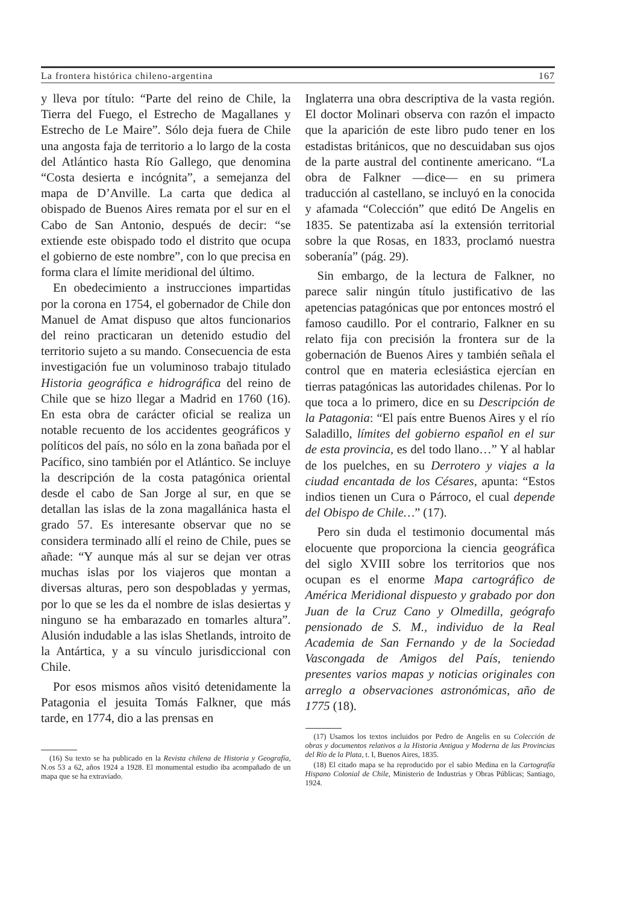La frontera histórica chileno-argentina 167
y lleva por título: “Parte del reino de Chile, la Tierra del Fuego, el Estrecho de Magallanes y Estrecho de Le Maire”. Sólo deja fuera de Chile una angosta faja de territorio a lo largo de la costa del Atlántico hasta Río Gallego, que denomina “Costa desierta e incógnita”, a semejanza del mapa de D’Anville. La carta que dedica al obispado de Buenos Aires remata por el sur en el Cabo de San Antonio, después de decir: “se extiende este obispado todo el distrito que ocupa el gobierno de este nombre”, con lo que precisa en forma clara el límite meridional del último.
En obedecimiento a instrucciones impartidas por la corona en 1754, el gobernador de Chile don Manuel de Amat dispuso que altos funcionarios del reino practicaran un detenido estudio del territorio sujeto a su mando. Consecuencia de esta investigación fue un voluminoso trabajo titulado Historia geográfica e hidrográfica del reino de Chile que se hizo llegar a Madrid en 1760 (16). En esta obra de carácter oficial se realiza un notable recuento de los accidentes geográficos y políticos del país, no sólo en la zona bañada por el Pacífico, sino también por el Atlántico. Se incluye la descripción de la costa patagónica oriental desde el cabo de San Jorge al sur, en que se detallan las islas de la zona magallánica hasta el grado 57. Es interesante observar que no se considera terminado allí el reino de Chile, pues se añade: “Y aunque más al sur se dejan ver otras muchas islas por los viajeros que montan a diversas alturas, pero son despobladas y yermas, por lo que se les da el nombre de islas desiertas y ninguno se ha embarazado en tomarles altura”. Alusión indudable a las islas Shetlands, introito de la Antártica, y a su vínculo jurisdiccional con Chile.
Por esos mismos años visitó detenidamente la Patagonia el jesuita Tomás Falkner, que más tarde, en 1774, dio a las prensas en
(16) Su texto se ha publicado en la Revista chilena de Historia y Geografía, N.os 53 a 62, años 1924 a 1928. El monumental estudio iba acompañado de un mapa que se ha extraviado.
Inglaterra una obra descriptiva de la vasta región. El doctor Molinari observa con razón el impacto que la aparición de este libro pudo tener en los estadistas británicos, que no descuidaban sus ojos de la parte austral del continente americano. “La obra de Falkner —dice— en su primera traducción al castellano, se incluyó en la conocida y afamada “Colección” que editó De Angelis en 1835. Se patentizaba así la extensión territorial sobre la que Rosas, en 1833, proclamó nuestra soberanía” (pág. 29).
Sin embargo, de la lectura de Falkner, no parece salir ningún título justificativo de las apetencias patagónicas que por entonces mostró el famoso caudillo. Por el contrario, Falkner en su relato fija con precisión la frontera sur de la gobernación de Buenos Aires y también señala el control que en materia eclesiástica ejercían en tierras patagónicas las autoridades chilenas. Por lo que toca a lo primero, dice en su Descripción de la Patagonia: “El país entre Buenos Aires y el río Saladillo, límites del gobierno español en el sur de esta provincia, es del todo llano…” Y al hablar de los puelches, en su Derrotero y viajes a la ciudad encantada de los Césares, apunta: “Estos indios tienen un Cura o Párroco, el cual depende del Obispo de Chile…” (17).
Pero sin duda el testimonio documental más elocuente que proporciona la ciencia geográfica del siglo XVIII sobre los territorios que nos ocupan es el enorme Mapa cartográfico de América Meridional dispuesto y grabado por don Juan de la Cruz Cano y Olmedilla, geógrafo pensionado de S. M., individuo de la Real Academia de San Fernando y de la Sociedad Vascongada de Amigos del País, teniendo presentes varios mapas y noticias originales con arreglo a observaciones astronómicas, año de 1775 (18).
(17) Usamos los textos incluidos por Pedro de Angelis en su Colección de obras y documentos relativos a la Historia Antigua y Moderna de las Provincias del Río de la Plata, t. I, Buenos Aires, 1835.
(18) El citado mapa se ha reproducido por el sabio Medina en la Cartografía Hispano Colonial de Chile, Ministerio de Industrias y Obras Públicas; Santiago, 1924.